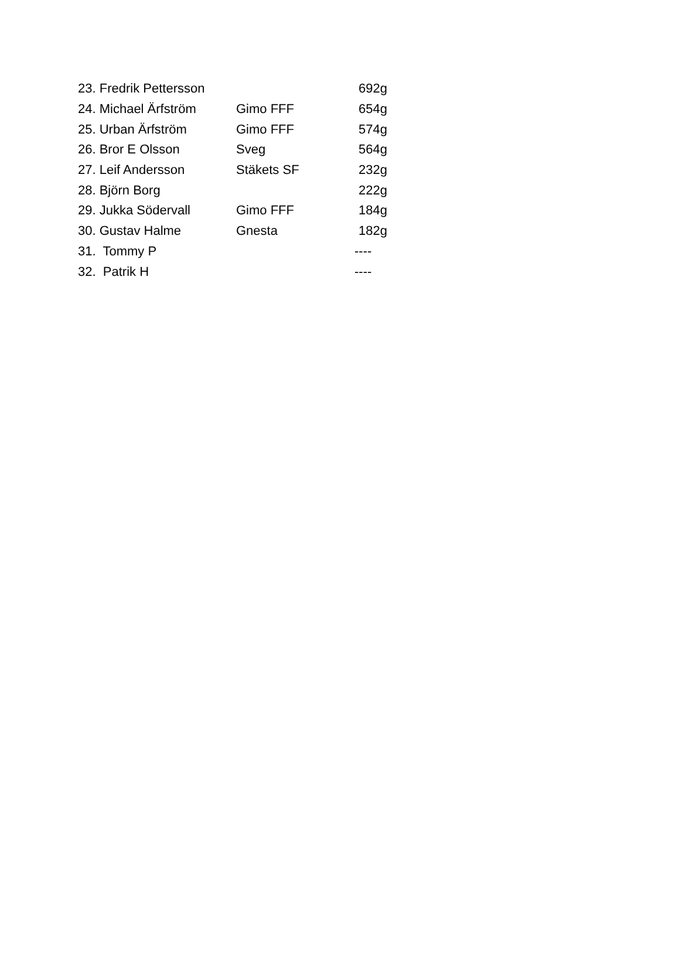| 23. Fredrik Pettersson | | 692g |
| 24. Michael Ärfström | Gimo FFF | 654g |
| 25. Urban Ärfström | Gimo FFF | 574g |
| 26. Bror E Olsson | Sveg | 564g |
| 27. Leif Andersson | Stäkets SF | 232g |
| 28. Björn Borg | | 222g |
| 29. Jukka Södervall | Gimo FFF | 184g |
| 30. Gustav Halme | Gnesta | 182g |
| 31. Tommy P | | ---- |
| 32. Patrik H | | ---- |